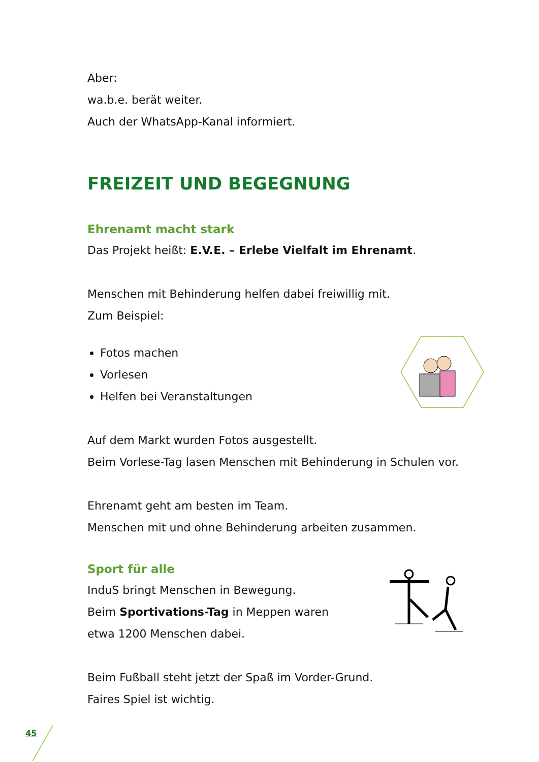Aber:
wa.b.e. berät weiter.
Auch der WhatsApp-Kanal informiert.
FREIZEIT UND BEGEGNUNG
Ehrenamt macht stark
Das Projekt heißt: E.V.E. – Erlebe Vielfalt im Ehrenamt.
Menschen mit Behinderung helfen dabei freiwillig mit.
Zum Beispiel:
Fotos machen
Vorlesen
Helfen bei Veranstaltungen
Auf dem Markt wurden Fotos ausgestellt.
Beim Vorlese-Tag lasen Menschen mit Behinderung in Schulen vor.
Ehrenamt geht am besten im Team.
Menschen mit und ohne Behinderung arbeiten zusammen.
Sport für alle
InduS bringt Menschen in Bewegung.
Beim Sportivations-Tag in Meppen waren
etwa 1200 Menschen dabei.
Beim Fußball steht jetzt der Spaß im Vorder-Grund.
Faires Spiel ist wichtig.
45